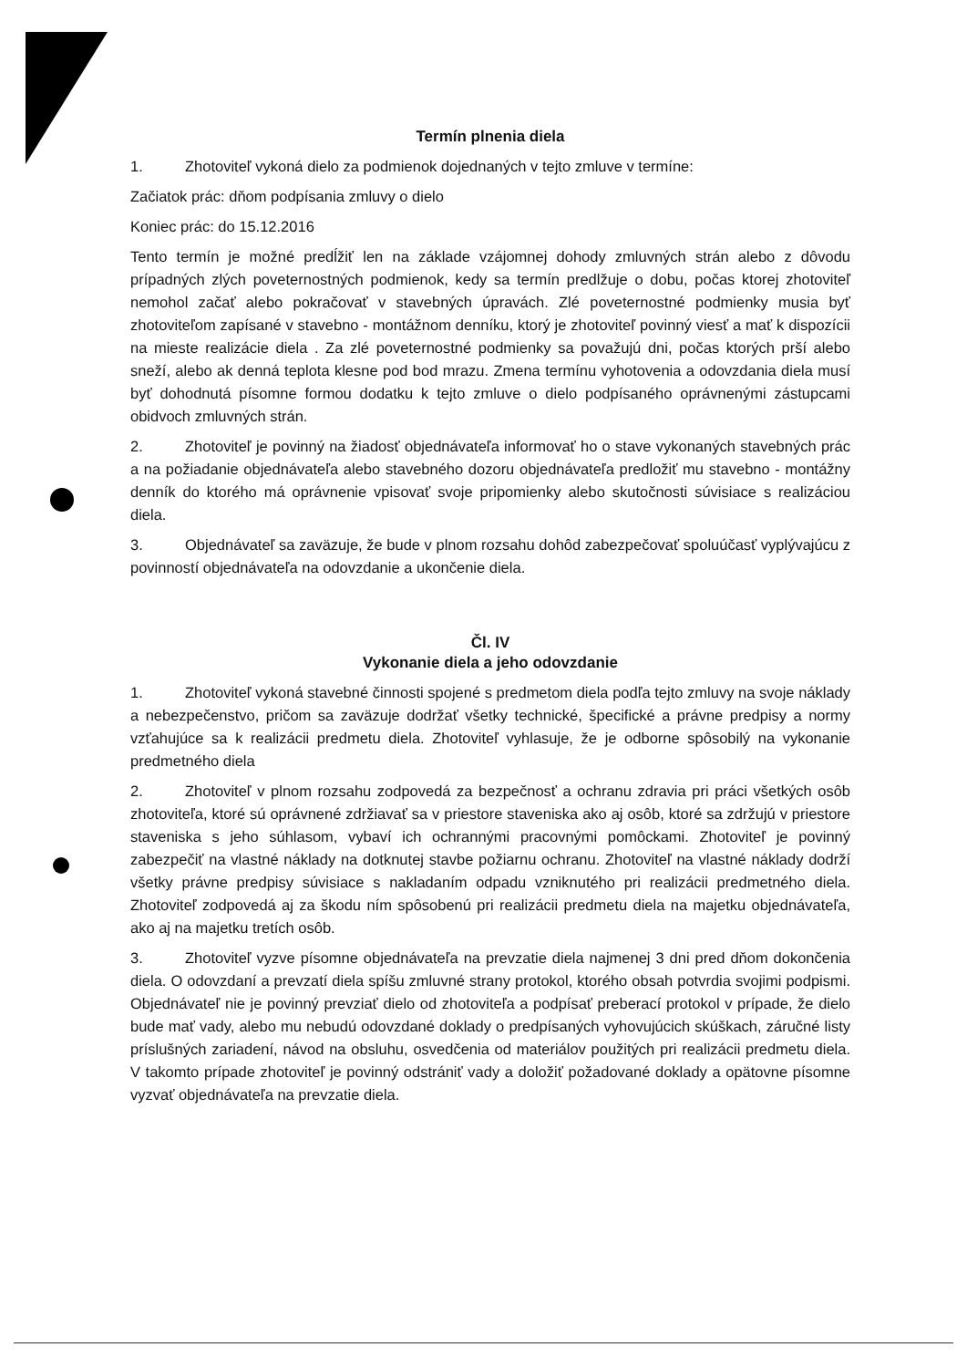Termín plnenia diela
1. Zhotoviteľ vykoná dielo za podmienok dojednaných v tejto zmluve v termíne:
Začiatok prác: dňom podpísania zmluvy o dielo
Koniec prác: do 15.12.2016
Tento termín je možné predĺžiť len na základe vzájomnej dohody zmluvných strán alebo z dôvodu prípadných zlých poveternostných podmienok, kedy sa termín predlžuje o dobu, počas ktorej zhotoviteľ nemohol začať alebo pokračovať v stavebných úpravách. Zlé poveternostné podmienky musia byť zhotoviteľom zapísané v stavebno - montážnom denníku, ktorý je zhotoviteľ povinný viesť a mať k dispozícii na mieste realizácie diela . Za zlé poveternostné podmienky sa považujú dni, počas ktorých prší alebo sneží, alebo ak denná teplota klesne pod bod mrazu. Zmena termínu vyhotovenia a odovzdania diela musí byť dohodnutá písomne formou dodatku k tejto zmluve o dielo podpísaného oprávnenými zástupcami obidvoch zmluvných strán.
2. Zhotoviteľ je povinný na žiadosť objednávateľa informovať ho o stave vykonaných stavebných prác a na požiadanie objednávateľa alebo stavebného dozoru objednávateľa predložiť mu stavebno - montážny denník do ktorého má oprávnenie vpisovať svoje pripomienky alebo skutočnosti súvisiace s realizáciou diela.
3. Objednávateľ sa zaväzuje, že bude v plnom rozsahu dohôd zabezpečovať spoluúčasť vyplývajúcu z povinností objednávateľa na odovzdanie a ukončenie diela.
Čl. IV
Vykonanie diela a jeho odovzdanie
1. Zhotoviteľ vykoná stavebné činnosti spojené s predmetom diela podľa tejto zmluvy na svoje náklady a nebezpečenstvo, pričom sa zaväzuje dodržať všetky technické, špecifické a právne predpisy a normy vzťahujúce sa k realizácii predmetu diela. Zhotoviteľ vyhlasuje, že je odborne spôsobilý na vykonanie predmetného diela
2. Zhotoviteľ v plnom rozsahu zodpovedá za bezpečnosť a ochranu zdravia pri práci všetkých osôb zhotoviteľa, ktoré sú oprávnené zdržiavať sa v priestore staveniska ako aj osôb, ktoré sa zdržujú v priestore staveniska s jeho súhlasom, vybaví ich ochrannými pracovnými pomôckami. Zhotoviteľ je povinný zabezpečiť na vlastné náklady na dotknutej stavbe požiarnu ochranu. Zhotoviteľ na vlastné náklady dodrží všetky právne predpisy súvisiace s nakladaním odpadu vzniknutého pri realizácii predmetného diela. Zhotoviteľ zodpovedá aj za škodu ním spôsobenú pri realizácii predmetu diela na majetku objednávateľa, ako aj na majetku tretích osôb.
3. Zhotoviteľ vyzve písomne objednávateľa na prevzatie diela najmenej 3 dni pred dňom dokončenia diela. O odovzdaní a prevzatí diela spíšu zmluvné strany protokol, ktorého obsah potvrdia svojimi podpismi. Objednávateľ nie je povinný prevziať dielo od zhotoviteľa a podpísať preberací protokol v prípade, že dielo bude mať vady, alebo mu nebudú odovzdané doklady o predpísaných vyhovujúcich skúškach, záručné listy príslušných zariadení, návod na obsluhu, osvedčenia od materiálov použitých pri realizácii predmetu diela. V takomto prípade zhotoviteľ je povinný odstrániť vady a doložiť požadované doklady a opätovne písomne vyzvať objednávateľa na prevzatie diela.